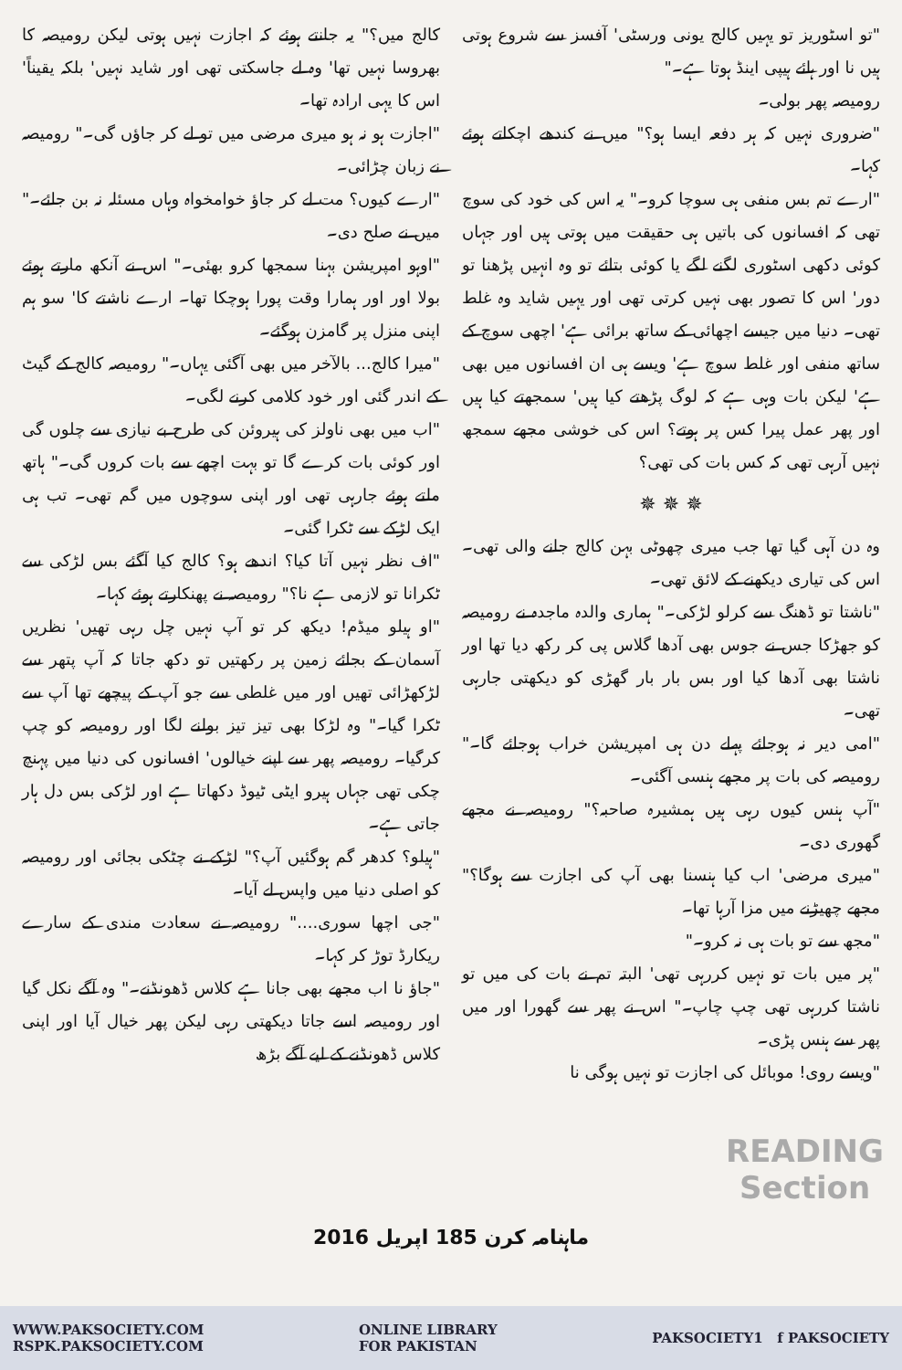"تو اسٹوریز تو یہیں کالج یونی ورسٹی' آفسز سے شروع ہوتی ہیں نا اور ہائے ہیپی اینڈ ہوتا ہے۔"
رومیصہ پھر بولی۔
"ضروری نہیں کہ ہر دفعہ ایسا ہو؟" میں نے کندھے اچکاتے ہوئے کہا۔
"ارے تم بس منفی ہی سوچا کرو۔" یہ اس کی خود کی سوچ تھی کہ افسانوں کی باتیں ہی حقیقت میں ہوتی ہیں اور جہاں کوئی دکھی اسٹوری لگنے لگے یا کوئی بتائے تو وہ انہیں پڑھنا تو دور' اس کا تصور بھی نہیں کرتی تھی اور یہیں شاید وہ غلط تھی۔ دنیا میں جیسے اچھائی کے ساتھ برائی ہے' اچھی سوچ کے ساتھ منفی اور غلط سوچ ہے' ویسے ہی ان افسانوں میں بھی ہے' لیکن بات وہی ہے کہ لوگ پڑھتے کیا ہیں' سمجھتے کیا ہیں اور پھر عمل پیرا کس پر ہوتے؟ اس کی خوشی مجھے سمجھ نہیں آرہی تھی کہ کس بات کی تھی؟
✵ ✵ ✵
وہ دن آہی گیا تھا جب میری چھوٹی بہن کالج جانے والی تھی۔ اس کی تیاری دیکھنے کے لائق تھی۔
"ناشتا تو ڈھنگ سے کرلو لڑکی۔" ہماری والدہ ماجدہ نے رومیصہ کو جھڑکا جس نے جوس بھی آدھا گلاس پی کر رکھ دیا تھا اور ناشتا بھی آدھا کیا اور بس بار بار گھڑی کو دیکھتی جارہی تھی۔
"امی دیر نہ ہوجائے پہلے دن ہی امپریشن خراب ہوجائے گا۔" رومیصہ کی بات پر مجھے ہنسی آگئی۔
"آپ ہنس کیوں رہی ہیں ہمشیرہ صاحبہ؟" رومیصہ نے مجھے گھوری دی۔
"میری مرضی' اب کیا ہنسنا بھی آپ کی اجازت سے ہوگا؟" مجھے چھیڑنے میں مزا آرہا تھا۔
"مجھ سے تو بات ہی نہ کرو۔"
"پر میں بات تو نہیں کررہی تھی' البتہ تم نے بات کی میں تو ناشتا کررہی تھی چپ چاپ۔" اس نے پھر سے گھورا اور میں پھر سے ہنس پڑی۔
"ویسے روی! موبائل کی اجازت تو نہیں ہوگی نا
کالج میں؟" یہ جانتے ہوئے کہ اجازت نہیں ہوتی لیکن رومیصہ کا بھروسا نہیں تھا' وہ لے جاسکتی تھی اور شاید نہیں' بلکہ یقیناً' اس کا یہی ارادہ تھا۔
"اجازت ہو نہ ہو میری مرضی میں تو لے کر جاؤں گی۔" رومیصہ نے زبان چڑائی۔
"ارے کیوں؟ مت لے کر جاؤ خوامخواہ وہاں مسئلہ نہ بن جائے۔" میں نے صلح دی۔
"اوہو امپریشن بہنا سمجھا کرو بھئی۔" اس نے آنکھ مارتے ہوئے بولا اور اور ہمارا وقت پورا ہوچکا تھا۔ ارے ناشتے کا' سو ہم اپنی منزل پر گامزن ہوگئے۔
"میرا کالج... بالآخر میں بھی آگئی یہاں۔" رومیصہ کالج کے گیٹ کے اندر گئی اور خود کلامی کرنے لگی۔
"اب میں بھی ناولز کی ہیروئن کی طرح بے نیازی سے چلوں گی اور کوئی بات کرے گا تو بہت اچھے سے بات کروں گی۔" ہاتھ ملتے ہوئے جارہی تھی اور اپنی سوچوں میں گم تھی۔ تب ہی ایک لڑکے سے ٹکرا گئی۔
"اف نظر نہیں آتا کیا؟ اندھے ہو؟ کالج کیا آگئے بس لڑکی سے ٹکرانا تو لازمی ہے نا؟" رومیصہ نے پھنکارتے ہوئے کہا۔
"او ہیلو میڈم! دیکھ کر تو آپ نہیں چل رہی تھیں' نظریں آسمان کے بجائے زمین پر رکھتیں تو دکھ جاتا کہ آپ پتھر سے لڑکھڑائی تھیں اور میں غلطی سے جو آپ کے پیچھے تھا آپ سے ٹکرا گیا۔" وہ لڑکا بھی تیز تیز بولنے لگا اور رومیصہ کو چپ کرگیا۔ رومیصہ پھر سے اپنے خیالوں' افسانوں کی دنیا میں پہنچ چکی تھی جہاں ہیرو ایٹی ٹیوڈ دکھاتا ہے اور لڑکی بس دل ہار جاتی ہے۔
"ہیلو؟ کدھر گم ہوگئیں آپ؟" لڑکے نے چٹکی بجائی اور رومیصہ کو اصلی دنیا میں واپس لے آیا۔
"جی اچھا سوری...." رومیصہ نے سعادت مندی کے سارے ریکارڈ توڑ کر کہا۔
"جاؤ نا اب مجھے بھی جانا ہے کلاس ڈھونڈنے۔" وہ آگے نکل گیا اور رومیصہ اسے جاتا دیکھتی رہی لیکن پھر خیال آیا اور اپنی کلاس ڈھونڈنے کے لیے آگے بڑھ
ماہنامہ کرن 185 اپریل 2016
READING
Section
WWW.PAKSOCIETY.COM
RSPK.PAKSOCIETY.COM
ONLINE LIBRARY
FOR PAKISTAN
PAKSOCIETY1 f PAKSOCIETY